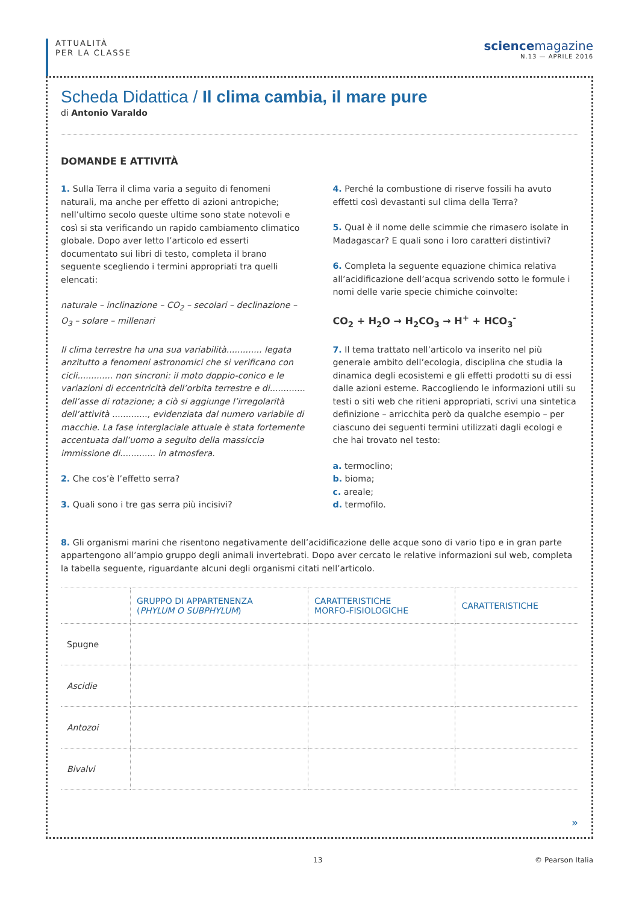ATTUALITÀ
PER LA CLASSE
science magazine
N.13 — APRILE 2016
Scheda Didattica / Il clima cambia, il mare pure
di Antonio Varaldo
DOMANDE E ATTIVITÀ
1. Sulla Terra il clima varia a seguito di fenomeni naturali, ma anche per effetto di azioni antropiche; nell’ultimo secolo queste ultime sono state notevoli e così si sta verificando un rapido cambiamento climatico globale. Dopo aver letto l’articolo ed esserti documentato sui libri di testo, completa il brano seguente scegliendo i termini appropriati tra quelli elencati:
naturale – inclinazione – CO<sub>2</sub> – secolari – declinazione – O<sub>3</sub> – solare – millenari
Il clima terrestre ha una sua variabilità............. legata anzitutto a fenomeni astronomici che si verificano con cicli............. non sincroni: il moto doppio-conico e le variazioni di eccentricità dell’orbita terrestre e di............. dell’asse di rotazione; a ciò si aggiunge l’irregolarità dell’attività ............., evidenziata dal numero variabile di macchie. La fase interglaciale attuale è stata fortemente accentuata dall’uomo a seguito della massiccia immissione di............. in atmosfera.
2. Che cos’è l’effetto serra?
3. Quali sono i tre gas serra più incisivi?
4. Perché la combustione di riserve fossili ha avuto effetti così devastanti sul clima della Terra?
5. Qual è il nome delle scimmie che rimasero isolate in Madagascar? E quali sono i loro caratteri distintivi?
6. Completa la seguente equazione chimica relativa all’acidificazione dell’acqua scrivendo sotto le formule i nomi delle varie specie chimiche coinvolte:
CO<sub>2</sub> + H<sub>2</sub>O → H<sub>2</sub>CO<sub>3</sub> → H<sup>+</sup> + HCO<sub>3</sub><sup>-</sup>
7. Il tema trattato nell’articolo va inserito nel più generale ambito dell’ecologia, disciplina che studia la dinamica degli ecosistemi e gli effetti prodotti su di essi dalle azioni esterne. Raccogliendo le informazioni utili su testi o siti web che ritieni appropriati, scrivi una sintetica definizione – arricchita però da qualche esempio – per ciascuno dei seguenti termini utilizzati dagli ecologi e che hai trovato nel testo:
a. termoclino;
b. bioma;
c. areale;
d. termofilo.
8. Gli organismi marini che risentono negativamente dell’acidificazione delle acque sono di vario tipo e in gran parte appartengono all’ampio gruppo degli animali invertebrati. Dopo aver cercato le relative informazioni sul web, completa la tabella seguente, riguardante alcuni degli organismi citati nell’articolo.
| | GRUPPO DI APPARTENENZA ( PHYLUM O SUBPHYLUM ) | CARATTERISTICHE MORFO-FISIOLOGICHE | CARATTERISTICHE |
| --- | --- | --- | --- |
| Spugne | | | |
| Ascidie | | | |
| Antozoi | | | |
| Bivalvi | | | |
»
13 © Pearson Italia